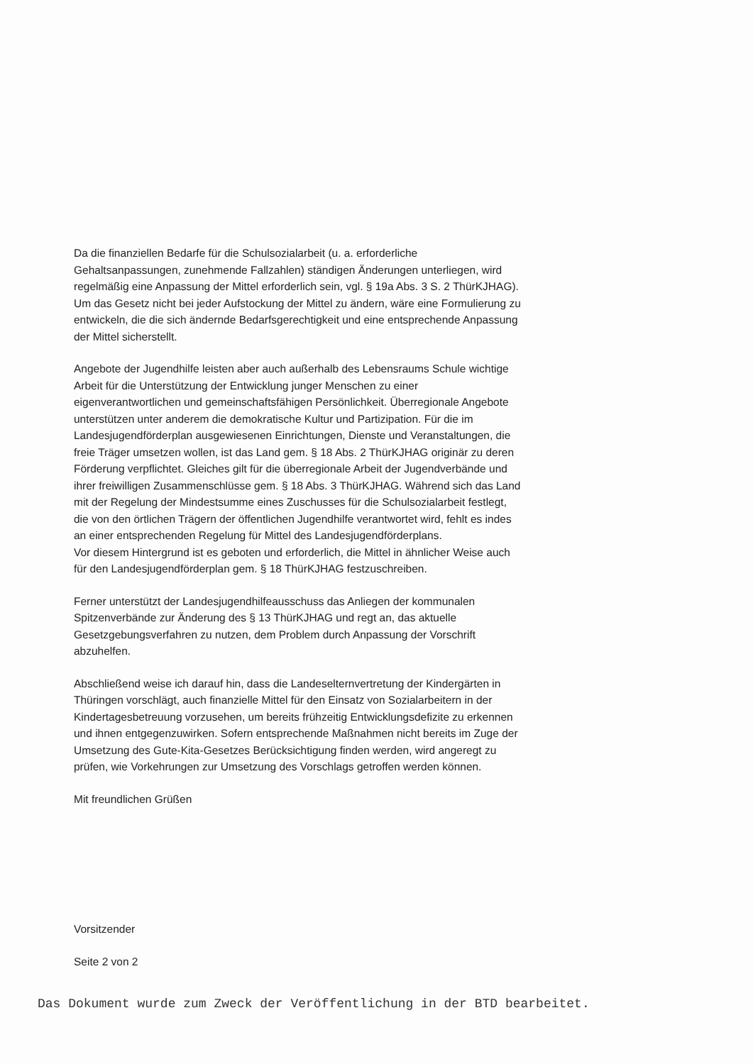Da die finanziellen Bedarfe für die Schulsozialarbeit (u. a. erforderliche Gehaltsanpassungen, zunehmende Fallzahlen) ständigen Änderungen unterliegen, wird regelmäßig eine Anpassung der Mittel erforderlich sein, vgl. § 19a Abs. 3 S. 2 ThürKJHAG). Um das Gesetz nicht bei jeder Aufstockung der Mittel zu ändern, wäre eine Formulierung zu entwickeln, die die sich ändernde Bedarfsgerechtigkeit und eine entsprechende Anpassung der Mittel sicherstellt.
Angebote der Jugendhilfe leisten aber auch außerhalb des Lebensraums Schule wichtige Arbeit für die Unterstützung der Entwicklung junger Menschen zu einer eigenverantwortlichen und gemeinschaftsfähigen Persönlichkeit. Überregionale Angebote unterstützen unter anderem die demokratische Kultur und Partizipation. Für die im Landesjugendförderplan ausgewiesenen Einrichtungen, Dienste und Veranstaltungen, die freie Träger umsetzen wollen, ist das Land gem. § 18 Abs. 2 ThürKJHAG originär zu deren Förderung verpflichtet. Gleiches gilt für die überregionale Arbeit der Jugendverbände und ihrer freiwilligen Zusammenschlüsse gem. § 18 Abs. 3 ThürKJHAG. Während sich das Land mit der Regelung der Mindestsumme eines Zuschusses für die Schulsozialarbeit festlegt, die von den örtlichen Trägern der öffentlichen Jugendhilfe verantwortet wird, fehlt es indes an einer entsprechenden Regelung für Mittel des Landesjugendförderplans.
Vor diesem Hintergrund ist es geboten und erforderlich, die Mittel in ähnlicher Weise auch für den Landesjugendförderplan gem. § 18 ThürKJHAG festzuschreiben.
Ferner unterstützt der Landesjugendhilfeausschuss das Anliegen der kommunalen Spitzenverbände zur Änderung des § 13 ThürKJHAG und regt an, das aktuelle Gesetzgebungsverfahren zu nutzen, dem Problem durch Anpassung der Vorschrift abzuhelfen.
Abschließend weise ich darauf hin, dass die Landeselternvertretung der Kindergärten in Thüringen vorschlägt, auch finanzielle Mittel für den Einsatz von Sozialarbeitern in der Kindertagesbetreuung vorzusehen, um bereits frühzeitig Entwicklungsdefizite zu erkennen und ihnen entgegenzuwirken. Sofern entsprechende Maßnahmen nicht bereits im Zuge der Umsetzung des Gute-Kita-Gesetzes Berücksichtigung finden werden, wird angeregt zu prüfen, wie Vorkehrungen zur Umsetzung des Vorschlags getroffen werden können.
Mit freundlichen Grüßen
Vorsitzender
Seite 2 von 2
Das Dokument wurde zum Zweck der Veröffentlichung in der BTD bearbeitet.